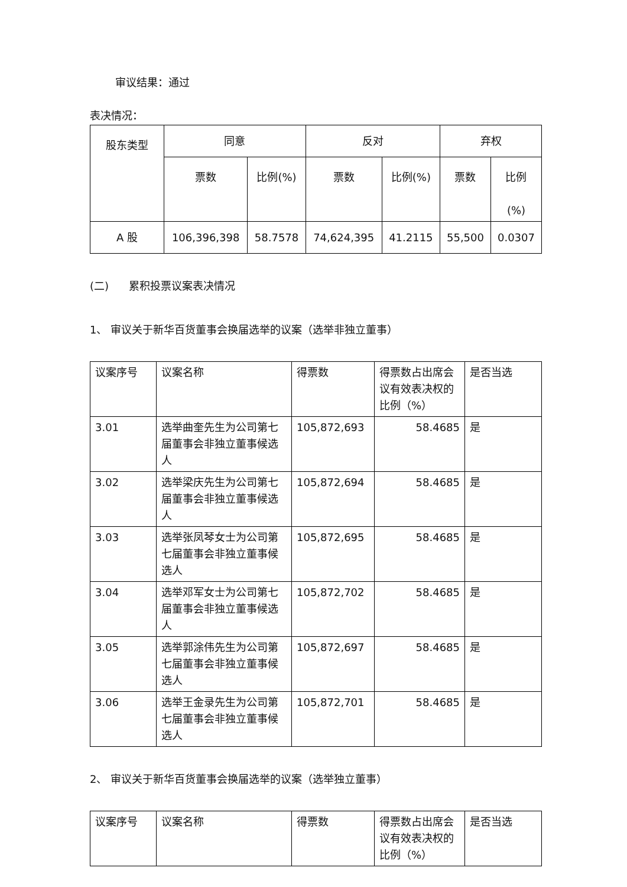审议结果：通过
表决情况：
| 股东类型 | 同意 | | 反对 | | 弃权 | |
| --- | --- | --- | --- | --- | --- | --- |
| | 票数 | 比例(%) | 票数 | 比例(%) | 票数 | 比例 (%) |
| A 股 | 106,396,398 | 58.7578 | 74,624,395 | 41.2115 | 55,500 | 0.0307 |
(二) 累积投票议案表决情况
1、 审议关于新华百货董事会换届选举的议案（选举非独立董事）
| 议案序号 | 议案名称 | 得票数 | 得票数占出席会议有效表决权的比例（%） | 是否当选 |
| 3.01 | 选举曲奎先生为公司第七届董事会非独立董事候选人 | 105,872,693 | 58.4685 | 是 |
| 3.02 | 选举梁庆先生为公司第七届董事会非独立董事候选人 | 105,872,694 | 58.4685 | 是 |
| 3.03 | 选举张凤琴女士为公司第七届董事会非独立董事候选人 | 105,872,695 | 58.4685 | 是 |
| 3.04 | 选举邓军女士为公司第七届董事会非独立董事候选人 | 105,872,702 | 58.4685 | 是 |
| 3.05 | 选举郭涂伟先生为公司第七届董事会非独立董事候选人 | 105,872,697 | 58.4685 | 是 |
| 3.06 | 选举王金录先生为公司第七届董事会非独立董事候选人 | 105,872,701 | 58.4685 | 是 |
2、 审议关于新华百货董事会换届选举的议案（选举独立董事）
| 议案序号 | 议案名称 | 得票数 | 得票数占出席会议有效表决权的比例（%） | 是否当选 |